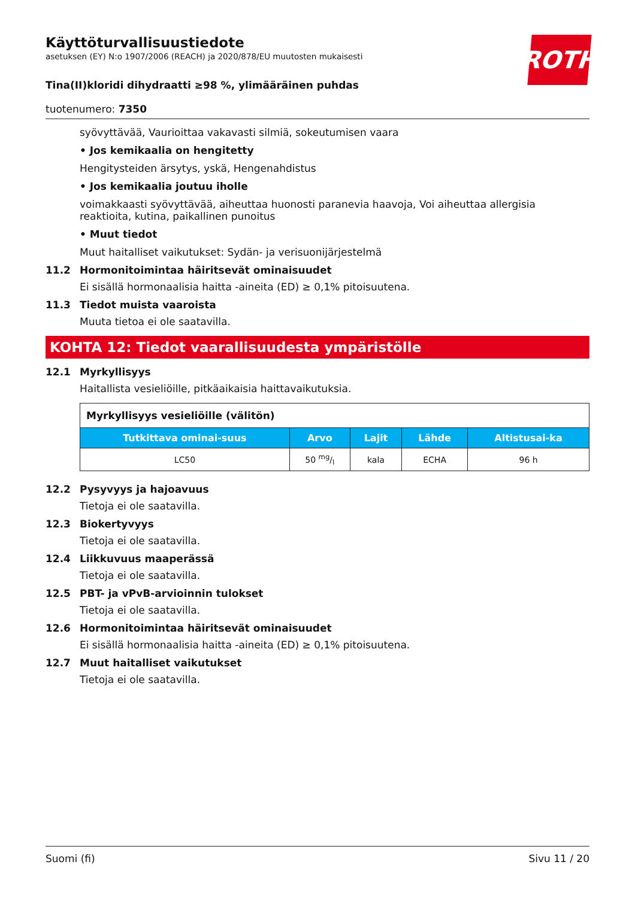ROTH
Käyttöturvallisuustiedote
asetuksen (EY) N:o 1907/2006 (REACH) ja 2020/878/EU muutosten mukaisesti
Tina(II)kloridi dihydraatti ≥98 %, ylimääräinen puhdas
tuotenumero: 7350
syövyttävää, Vaurioittaa vakavasti silmiä, sokeutumisen vaara
• Jos kemikaalia on hengitetty
Hengitysteiden ärsytys, yskä, Hengenahdistus
• Jos kemikaalia joutuu iholle
voimakkaasti syövyttävää, aiheuttaa huonosti paranevia haavoja, Voi aiheuttaa allergisia reaktioita, kutina, paikallinen punoitus
• Muut tiedot
Muut haitalliset vaikutukset: Sydän- ja verisuonijärjestelmä
11.2 Hormonitoimintaa häiritsevät ominaisuudet
Ei sisällä hormonaalisia haitta -aineita (ED) ≥ 0,1% pitoisuutena.
11.3 Tiedot muista vaaroista
Muuta tietoa ei ole saatavilla.
KOHTA 12: Tiedot vaarallisuudesta ympäristölle
12.1 Myrkyllisyys
Haitallista vesieliöille, pitkäaikaisia haittavaikutuksia.
| Myrkyllisyys vesieliöille (välitön) | | | | |
| Tutkittava ominai-suus | Arvo | Lajit | Lähde | Altistusai-ka |
| LC50 | 50 mg/l | kala | ECHA | 96 h |
12.2 Pysyvyys ja hajoavuus
Tietoja ei ole saatavilla.
12.3 Biokertyvyys
Tietoja ei ole saatavilla.
12.4 Liikkuvuus maaperässä
Tietoja ei ole saatavilla.
12.5 PBT- ja vPvB-arvioinnin tulokset
Tietoja ei ole saatavilla.
12.6 Hormonitoimintaa häiritsevät ominaisuudet
Ei sisällä hormonaalisia haitta -aineita (ED) ≥ 0,1% pitoisuutena.
12.7 Muut haitalliset vaikutukset
Tietoja ei ole saatavilla.
Suomi (fi) Sivu 11 / 20